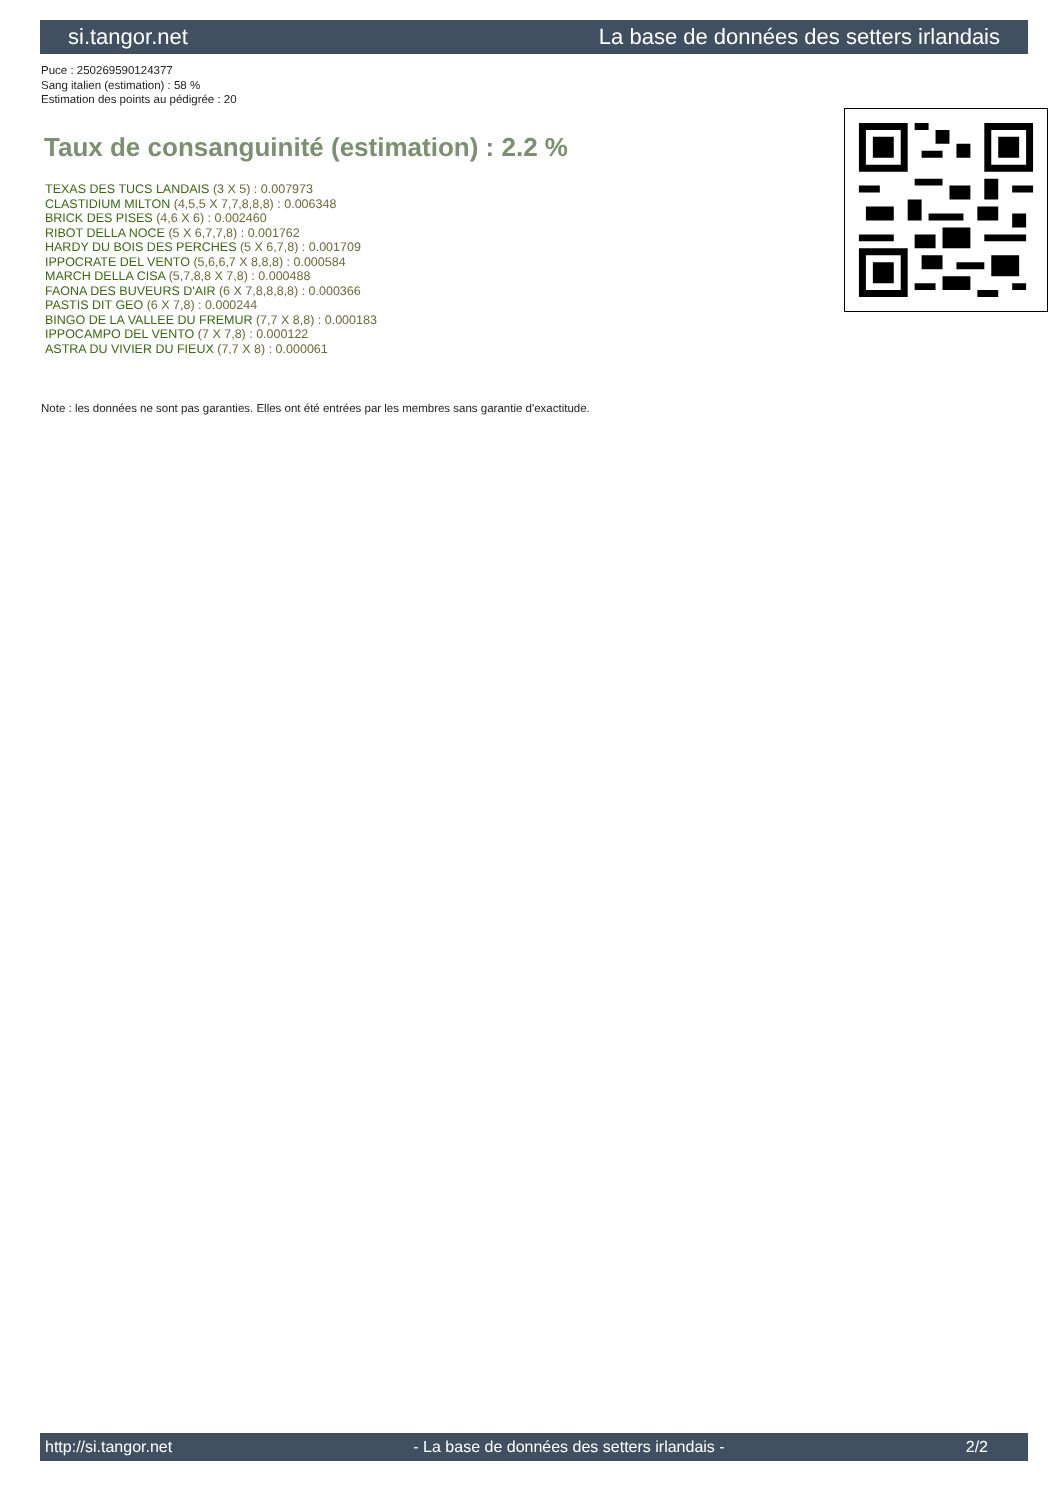si.tangor.net La base de données des setters irlandais
Puce : 250269590124377
Sang italien (estimation) : 58 %
Estimation des points au pédigrée : 20
Taux de consanguinité (estimation) : 2.2 %
TEXAS DES TUCS LANDAIS (3 X 5) : 0.007973
CLASTIDIUM MILTON (4,5,5 X 7,7,8,8,8) : 0.006348
BRICK DES PISES (4,6 X 6) : 0.002460
RIBOT DELLA NOCE (5 X 6,7,7,8) : 0.001762
HARDY DU BOIS DES PERCHES (5 X 6,7,8) : 0.001709
IPPOCRATE DEL VENTO (5,6,6,7 X 8,8,8) : 0.000584
MARCH DELLA CISA (5,7,8,8 X 7,8) : 0.000488
FAONA DES BUVEURS D'AIR (6 X 7,8,8,8,8) : 0.000366
PASTIS DIT GEO (6 X 7,8) : 0.000244
BINGO DE LA VALLEE DU FREMUR (7,7 X 8,8) : 0.000183
IPPOCAMPO DEL VENTO (7 X 7,8) : 0.000122
ASTRA DU VIVIER DU FIEUX (7,7 X 8) : 0.000061
Note : les données ne sont pas garanties. Elles ont été entrées par les membres sans garantie d'exactitude.
http://si.tangor.net - La base de données des setters irlandais - 2/2